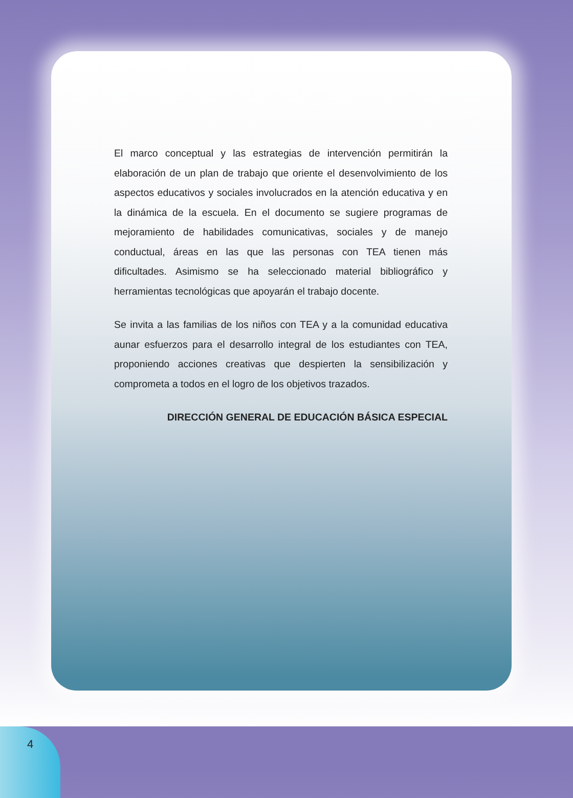El marco conceptual y las estrategias de intervención permitirán la elaboración de un plan de trabajo que oriente el desenvolvimiento de los aspectos educativos y sociales involucrados en la atención educativa y en la dinámica de la escuela. En el documento se sugiere programas de mejoramiento de habilidades comunicativas, sociales y de manejo conductual, áreas en las que las personas con TEA tienen más dificultades. Asimismo se ha seleccionado material bibliográfico y herramientas tecnológicas que apoyarán el trabajo docente.
Se invita a las familias de los niños con TEA y a la comunidad educativa aunar esfuerzos para el desarrollo integral de los estudiantes con TEA, proponiendo acciones creativas que despierten la sensibilización y comprometa a todos en el logro de los objetivos trazados.
DIRECCIÓN GENERAL DE EDUCACIÓN BÁSICA ESPECIAL
4